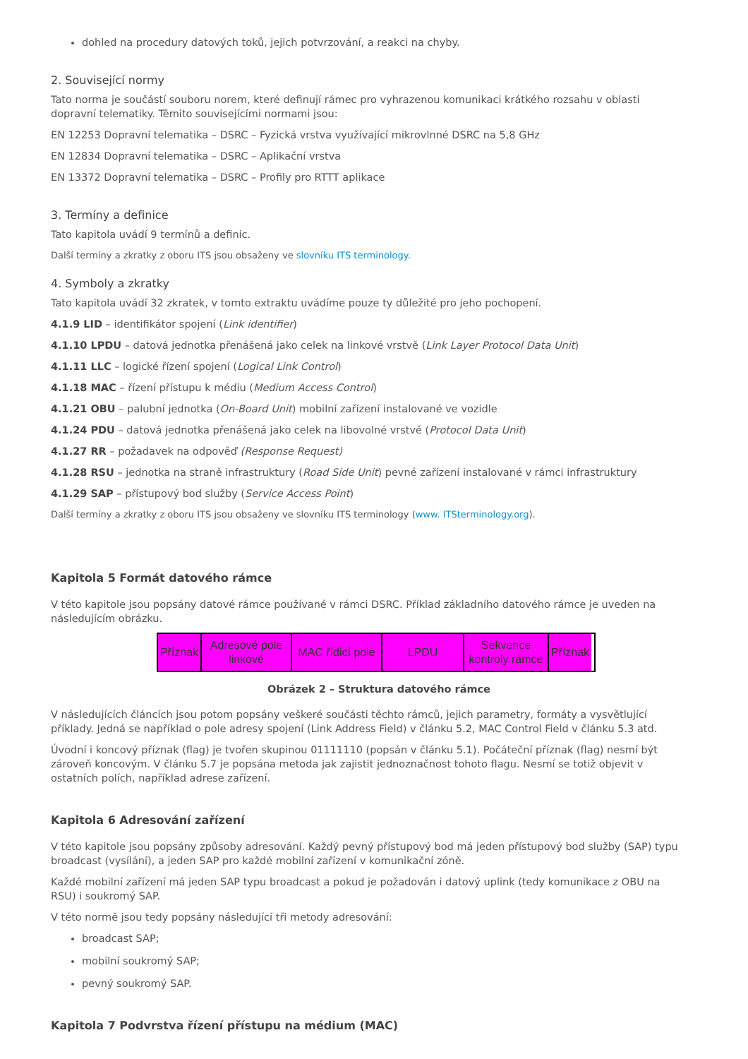dohled na procedury datových toků, jejich potvrzování, a reakci na chyby.
2. Související normy
Tato norma je součástí souboru norem, které definují rámec pro vyhrazenou komunikaci krátkého rozsahu v oblasti dopravní telematiky. Těmito souvisejícími normami jsou:
EN 12253 Dopravní telematika – DSRC – Fyzická vrstva využívající mikrovlnné DSRC na 5,8 GHz
EN 12834 Dopravní telematika – DSRC – Aplikační vrstva
EN 13372 Dopravní telematika – DSRC – Profily pro RTTT aplikace
3. Termíny a definice
Tato kapitola uvádí 9 termínů a definic.
Další termíny a zkratky z oboru ITS jsou obsaženy ve slovníku ITS terminology.
4. Symboly a zkratky
Tato kapitola uvádí 32 zkratek, v tomto extraktu uvádíme pouze ty důležité pro jeho pochopení.
4.1.9 LID – identifikátor spojení (Link identifier)
4.1.10 LPDU – datová jednotka přenášená jako celek na linkové vrstvě (Link Layer Protocol Data Unit)
4.1.11 LLC – logické řízení spojení (Logical Link Control)
4.1.18 MAC – řízení přístupu k médiu (Medium Access Control)
4.1.21 OBU – palubní jednotka (On-Board Unit) mobilní zařízení instalované ve vozidle
4.1.24 PDU – datová jednotka přenášená jako celek na libovolné vrstvě (Protocol Data Unit)
4.1.27 RR – požadavek na odpověď (Response Request)
4.1.28 RSU – jednotka na straně infrastruktury (Road Side Unit) pevné zařízení instalované v rámci infrastruktury
4.1.29 SAP – přístupový bod služby (Service Access Point)
Další termíny a zkratky z oboru ITS jsou obsaženy ve slovníku ITS terminology (www. ITSterminology.org).
Kapitola 5 Formát datového rámce
V této kapitole jsou popsány datové rámce používané v rámci DSRC. Příklad základního datového rámce je uveden na následujícím obrázku.
Příznak
Adresové pole linkové
MAC řídicí pole
LPDU Sekvence kontroly rámce
Příznak
Obrázek 2 – Struktura datového rámce
V následujících článcích jsou potom popsány veškeré součásti těchto rámců, jejich parametry, formáty a vysvětlující příklady. Jedná se například o pole adresy spojení (Link Address Field) v článku 5.2, MAC Control Field v článku 5.3 atd.
Úvodní i koncový příznak (flag) je tvořen skupinou 01111110 (popsán v článku 5.1). Počáteční příznak (flag) nesmí být zároveň koncovým. V článku 5.7 je popsána metoda jak zajistit jednoznačnost tohoto flagu. Nesmí se totiž objevit v ostatních polích, například adrese zařízení.
Kapitola 6 Adresování zařízení
V této kapitole jsou popsány způsoby adresování. Každý pevný přístupový bod má jeden přístupový bod služby (SAP) typu broadcast (vysílání), a jeden SAP pro každé mobilní zařízení v komunikační zóně.
Každé mobilní zařízení má jeden SAP typu broadcast a pokud je požadován i datový uplink (tedy komunikace z OBU na RSU) i soukromý SAP.
V této normě jsou tedy popsány následující tři metody adresování:
broadcast SAP;
mobilní soukromý SAP;
pevný soukromý SAP.
Kapitola 7 Podvrstva řízení přístupu na médium (MAC)